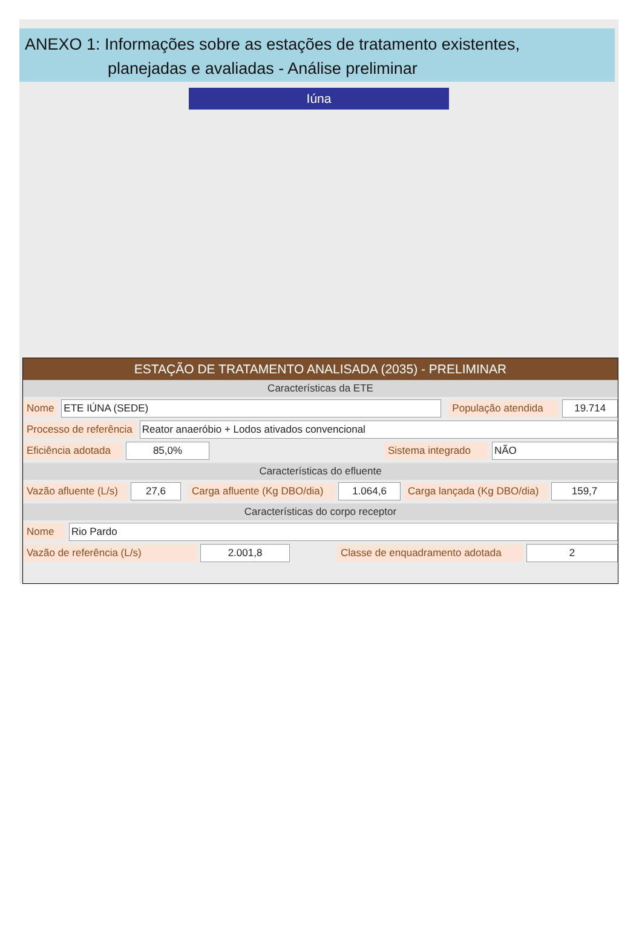ANEXO 1: Informações sobre as estações de tratamento existentes,
planejadas e avaliadas - Análise preliminar
Iúna
ESTAÇÃO DE TRATAMENTO ANALISADA (2035) - PRELIMINAR
Características da ETE
Nome ETE IÚNA (SEDE) População atendida 19.714
Processo de referência Reator anaeróbio + Lodos ativados convencional
Eficiência adotada 85,0% Sistema integrado NÃO
Características do efluente
Vazão afluente (L/s) 27,6 Carga afluente (Kg DBO/dia) 1.064,6 Carga lançada (Kg DBO/dia) 159,7
Características do corpo receptor
Nome Rio Pardo
Vazão de referência (L/s) 2.001,8 Classe de enquadramento adotada 2